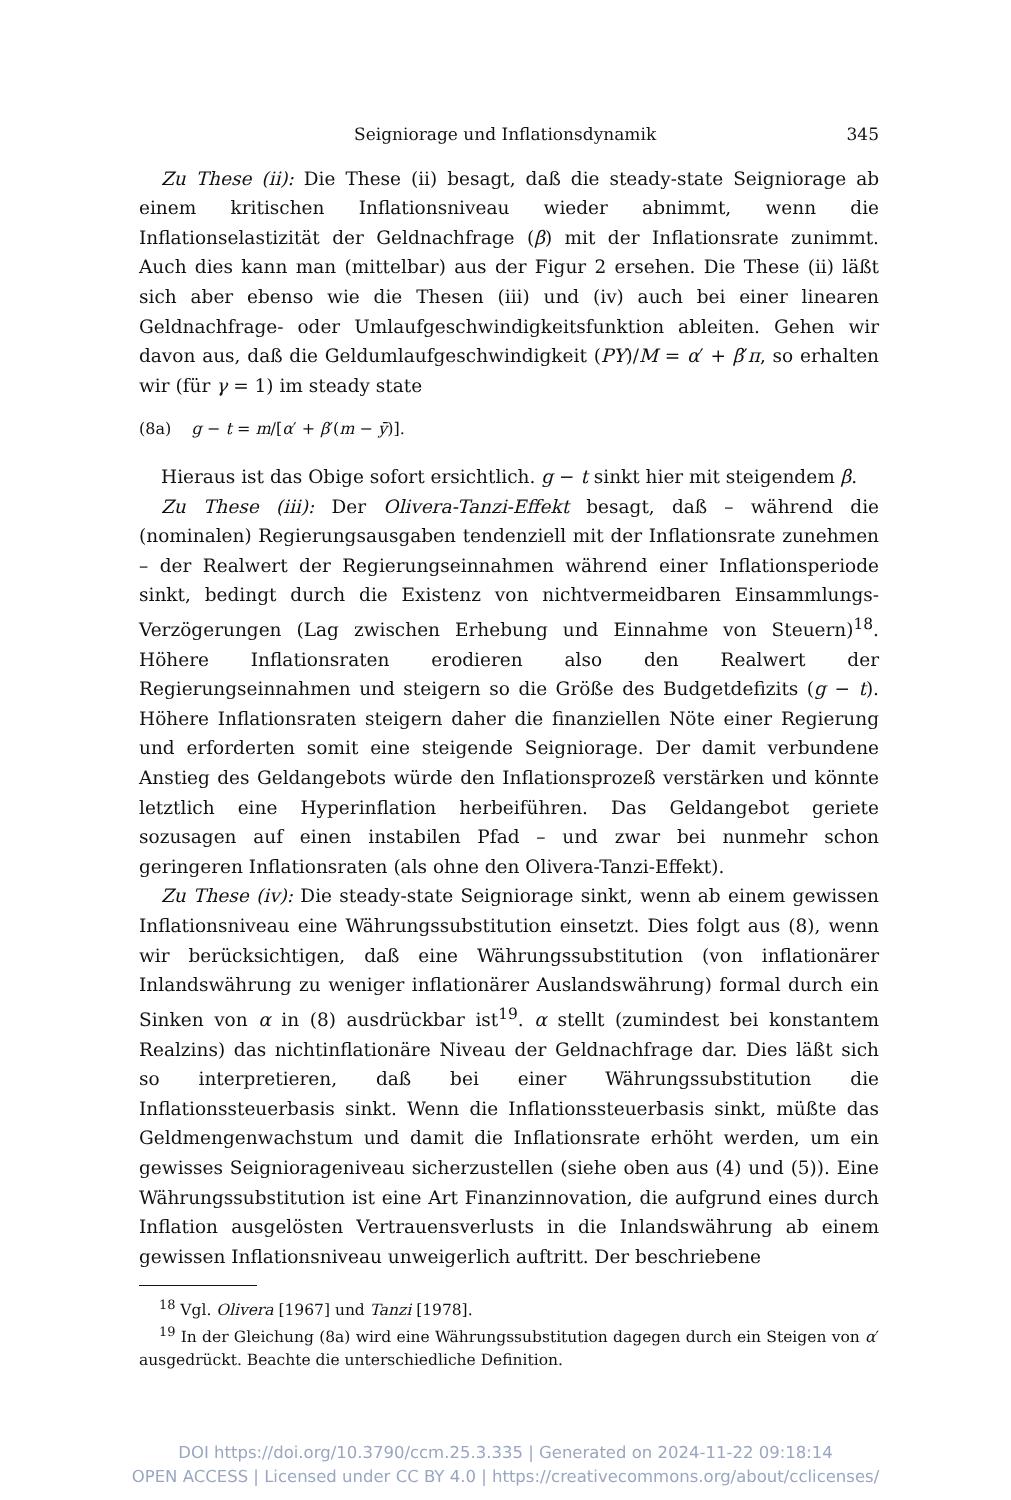Seigniorage und Inflationsdynamik 345
Zu These (ii): Die These (ii) besagt, daß die steady-state Seigniorage ab einem kritischen Inflationsniveau wieder abnimmt, wenn die Inflationselastizität der Geldnachfrage (β) mit der Inflationsrate zunimmt. Auch dies kann man (mittelbar) aus der Figur 2 ersehen. Die These (ii) läßt sich aber ebenso wie die Thesen (iii) und (iv) auch bei einer linearen Geldnachfrage- oder Umlaufgeschwindigkeitsfunktion ableiten. Gehen wir davon aus, daß die Geldumlaufgeschwindigkeit (PY)/M = α′ + β′π, so erhalten wir (für γ = 1) im steady state
(8a) g − t = m/[α′ + β′(m − ȳ)].
Hieraus ist das Obige sofort ersichtlich. g − t sinkt hier mit steigendem β.
Zu These (iii): Der Olivera-Tanzi-Effekt besagt, daß – während die (nominalen) Regierungsausgaben tendenziell mit der Inflationsrate zunehmen – der Realwert der Regierungseinnahmen während einer Inflationsperiode sinkt, bedingt durch die Existenz von nichtvermeidbaren Einsammlungs-Verzögerungen (Lag zwischen Erhebung und Einnahme von Steuern)<sup>18</sup>. Höhere Inflationsraten erodieren also den Realwert der Regierungseinnahmen und steigern so die Größe des Budgetdefizits (g − t). Höhere Inflationsraten steigern daher die finanziellen Nöte einer Regierung und erforderten somit eine steigende Seigniorage. Der damit verbundene Anstieg des Geldangebots würde den Inflationsprozeß verstärken und könnte letztlich eine Hyperinflation herbeiführen. Das Geldangebot geriete sozusagen auf einen instabilen Pfad – und zwar bei nunmehr schon geringeren Inflationsraten (als ohne den Olivera-Tanzi-Effekt).
Zu These (iv): Die steady-state Seigniorage sinkt, wenn ab einem gewissen Inflationsniveau eine Währungssubstitution einsetzt. Dies folgt aus (8), wenn wir berücksichtigen, daß eine Währungssubstitution (von inflationärer Inlandswährung zu weniger inflationärer Auslandswährung) formal durch ein Sinken von α in (8) ausdrückbar ist<sup>19</sup>. α stellt (zumindest bei konstantem Realzins) das nichtinflationäre Niveau der Geldnachfrage dar. Dies läßt sich so interpretieren, daß bei einer Währungssubstitution die Inflationssteuerbasis sinkt. Wenn die Inflationssteuerbasis sinkt, müßte das Geldmengenwachstum und damit die Inflationsrate erhöht werden, um ein gewisses Seigniorageniveau sicherzustellen (siehe oben aus (4) und (5)). Eine Währungssubstitution ist eine Art Finanzinnovation, die aufgrund eines durch Inflation ausgelösten Vertrauensverlusts in die Inlandswährung ab einem gewissen Inflationsniveau unweigerlich auftritt. Der beschriebene
<sup>18</sup> Vgl. Olivera [1967] und Tanzi [1978].
<sup>19</sup> In der Gleichung (8a) wird eine Währungssubstitution dagegen durch ein Steigen von α′ ausgedrückt. Beachte die unterschiedliche Definition.
DOI https://doi.org/10.3790/ccm.25.3.335 | Generated on 2024-11-22 09:18:14
OPEN ACCESS | Licensed under CC BY 4.0 | https://creativecommons.org/about/cclicenses/